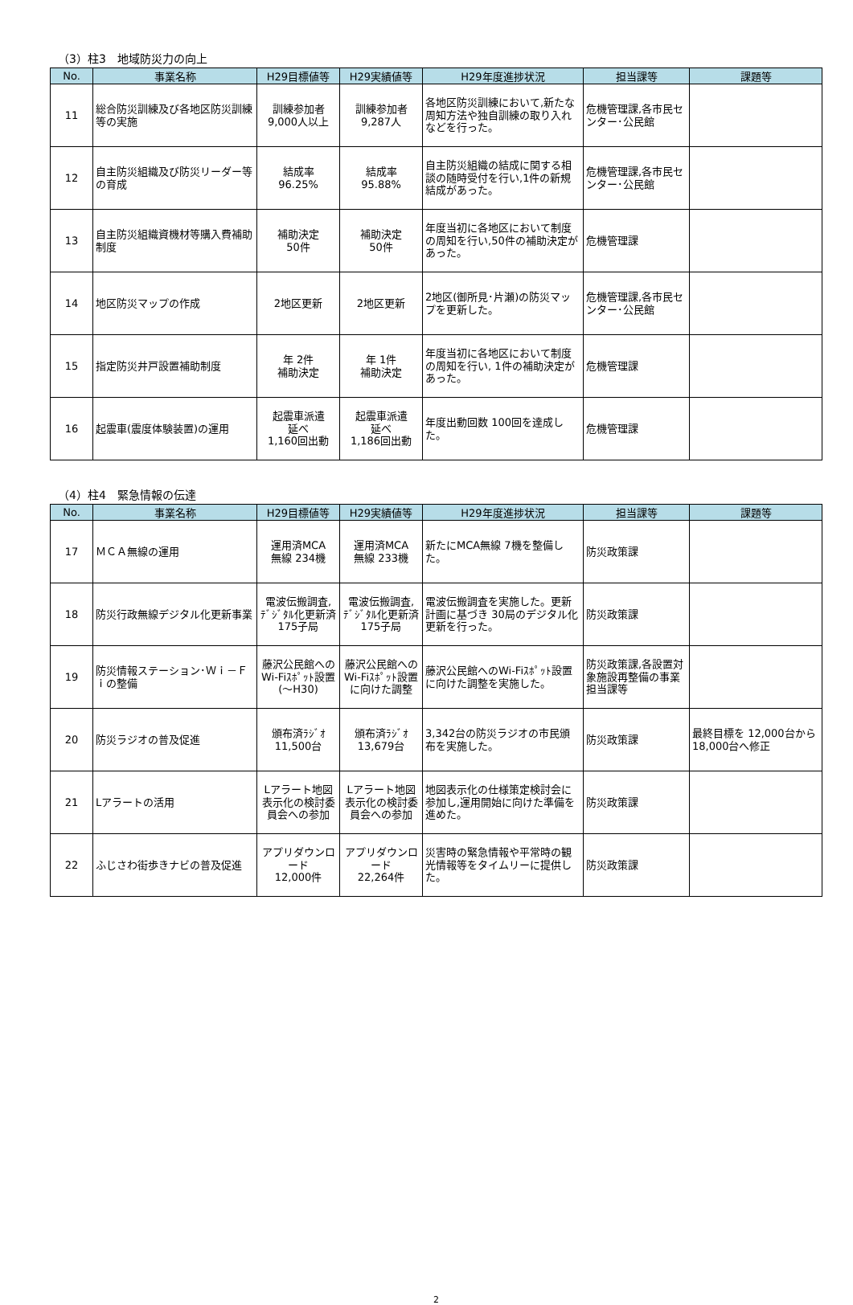（3）柱3　地域防災力の向上
| No. | 事業名称 | H29目標値等 | H29実績値等 | H29年度進捗状況 | 担当課等 | 課題等 |
| --- | --- | --- | --- | --- | --- | --- |
| 11 | 総合防災訓練及び各地区防災訓練等の実施 | 訓練参加者 9,000人以上 | 訓練参加者 9,287人 | 各地区防災訓練において,新たな周知方法や独自訓練の取り入れなどを行った。 | 危機管理課,各市民センター･公民館 | |
| 12 | 自主防災組織及び防災リーダー等の育成 | 結成率 96.25% | 結成率 95.88% | 自主防災組織の結成に関する相談の随時受付を行い,1件の新規結成があった。 | 危機管理課,各市民センター･公民館 | |
| 13 | 自主防災組織資機材等購入費補助制度 | 補助決定 50件 | 補助決定 50件 | 年度当初に各地区において制度の周知を行い,50件の補助決定があった。 | 危機管理課 | |
| 14 | 地区防災マップの作成 | 2地区更新 | 2地区更新 | 2地区(御所見･片瀬)の防災マップを更新した。 | 危機管理課,各市民センター･公民館 | |
| 15 | 指定防災井戸設置補助制度 | 年 2件 補助決定 | 年 1件 補助決定 | 年度当初に各地区において制度の周知を行い, 1件の補助決定があった。 | 危機管理課 | |
| 16 | 起震車(震度体験装置)の運用 | 起震車派遣 延べ 1,160回出動 | 起震車派遣 延べ 1,186回出動 | 年度出動回数 100回を達成した。 | 危機管理課 | |
（4）柱4　緊急情報の伝達
| No. | 事業名称 | H29目標値等 | H29実績値等 | H29年度進捗状況 | 担当課等 | 課題等 |
| --- | --- | --- | --- | --- | --- | --- |
| 17 | ＭＣＡ無線の運用 | 運用済MCA 無線 234機 | 運用済MCA 無線 233機 | 新たにMCA無線 7機を整備した。 | 防災政策課 | |
| 18 | 防災行政無線デジタル化更新事業 | 電波伝搬調査,ﾃﾞｼﾞﾀﾙ化更新済 175子局 | 電波伝搬調査,ﾃﾞｼﾞﾀﾙ化更新済 175子局 | 電波伝搬調査を実施した。更新計画に基づき 30局のデジタル化更新を行った。 | 防災政策課 | |
| 19 | 防災情報ステーション･Ｗｉ－Ｆｉの整備 | 藤沢公民館へのWi-Fiｽﾎﾟｯﾄ設置(～H30) | 藤沢公民館へのWi-Fiｽﾎﾟｯﾄ設置に向けた調整 | 藤沢公民館へのWi-Fiｽﾎﾟｯﾄ設置に向けた調整を実施した。 | 防災政策課,各設置対象施設再整備の事業担当課等 | |
| 20 | 防災ラジオの普及促進 | 頒布済ﾗｼﾞｵ 11,500台 | 頒布済ﾗｼﾞｵ 13,679台 | 3,342台の防災ラジオの市民頒布を実施した。 | 防災政策課 | 最終目標を 12,000台から 18,000台へ修正 |
| 21 | Lアラートの活用 | Lアラート地図表示化の検討委員会への参加 | Lアラート地図表示化の検討委員会への参加 | 地図表示化の仕様策定検討会に参加し,運用開始に向けた準備を進めた。 | 防災政策課 | |
| 22 | ふじさわ街歩きナビの普及促進 | アプリダウンロード 12,000件 | アプリダウンロード 22,264件 | 災害時の緊急情報や平常時の観光情報等をタイムリーに提供した。 | 防災政策課 | |
2